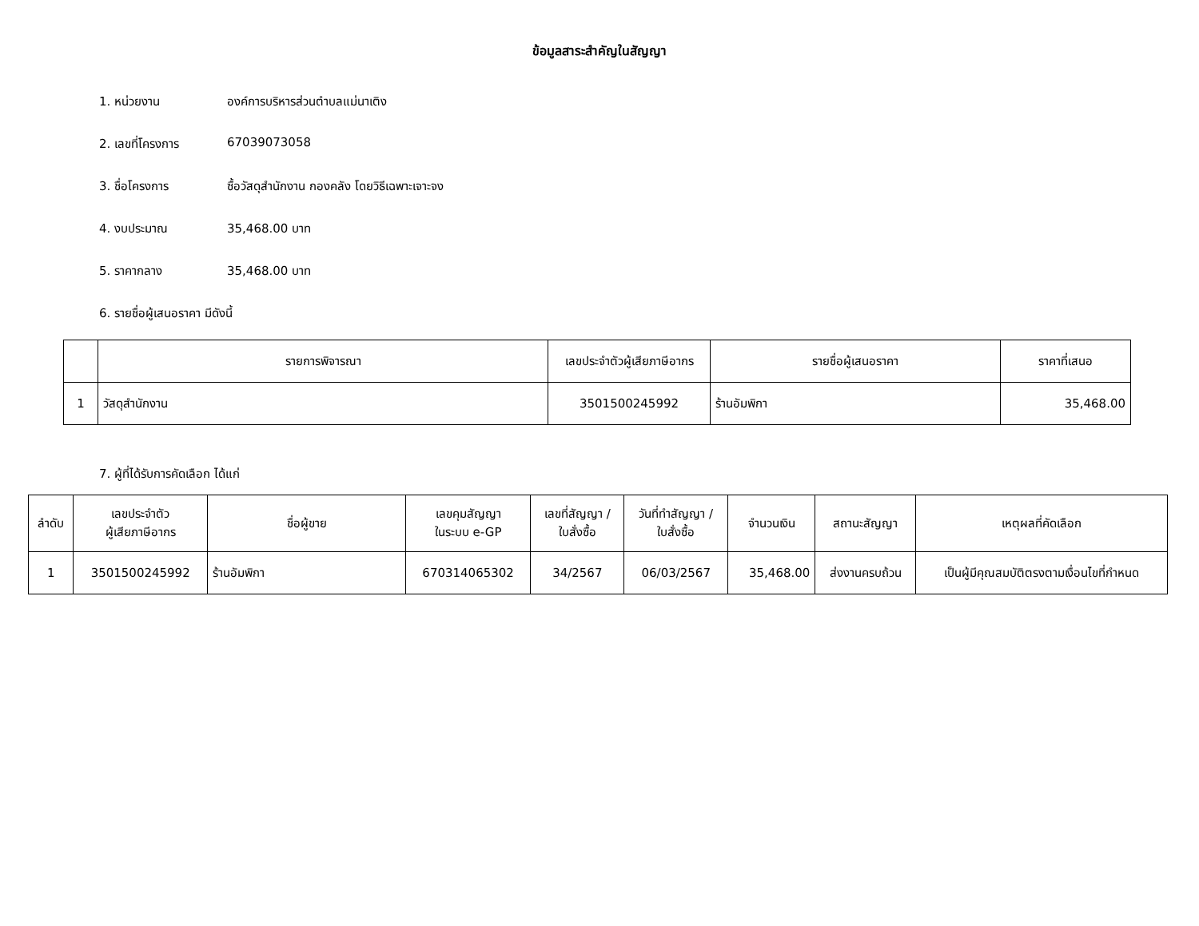ข้อมูลสาระสำคัญในสัญญา
1. หน่วยงาน องค์การบริหารส่วนตำบลแม่นาเติง
2. เลขที่โครงการ 67039073058
3. ชื่อโครงการ ซื้อวัสดุสำนักงาน กองคลัง โดยวิธีเฉพาะเจาะจง
4. งบประมาณ 35,468.00 บาท
5. ราคากลาง 35,468.00 บาท
6. รายชื่อผู้เสนอราคา มีดังนี้
| | รายการพิจารณา | เลขประจำตัวผู้เสียภาษีอากร | รายชื่อผู้เสนอราคา | ราคาที่เสนอ |
| --- | --- | --- | --- | --- |
| 1 | วัสดุสำนักงาน | 3501500245992 | ร้านอัมพิกา | 35,468.00 |
7. ผู้ที่ได้รับการคัดเลือก ได้แก่
| ลำดับ | เลขประจำตัว ผู้เสียภาษีอากร | ชื่อผู้ขาย | เลขคุมสัญญา ในระบบ e-GP | เลขที่สัญญา / ใบสั่งซื้อ | วันที่ทำสัญญา / ใบสั่งซื้อ | จำนวนเงิน | สถานะสัญญา | เหตุผลที่คัดเลือก |
| --- | --- | --- | --- | --- | --- | --- | --- | --- |
| 1 | 3501500245992 | ร้านอัมพิกา | 670314065302 | 34/2567 | 06/03/2567 | 35,468.00 | ส่งงานครบถ้วน | เป็นผู้มีคุณสมบัติตรงตามเงื่อนไขที่กำหนด |